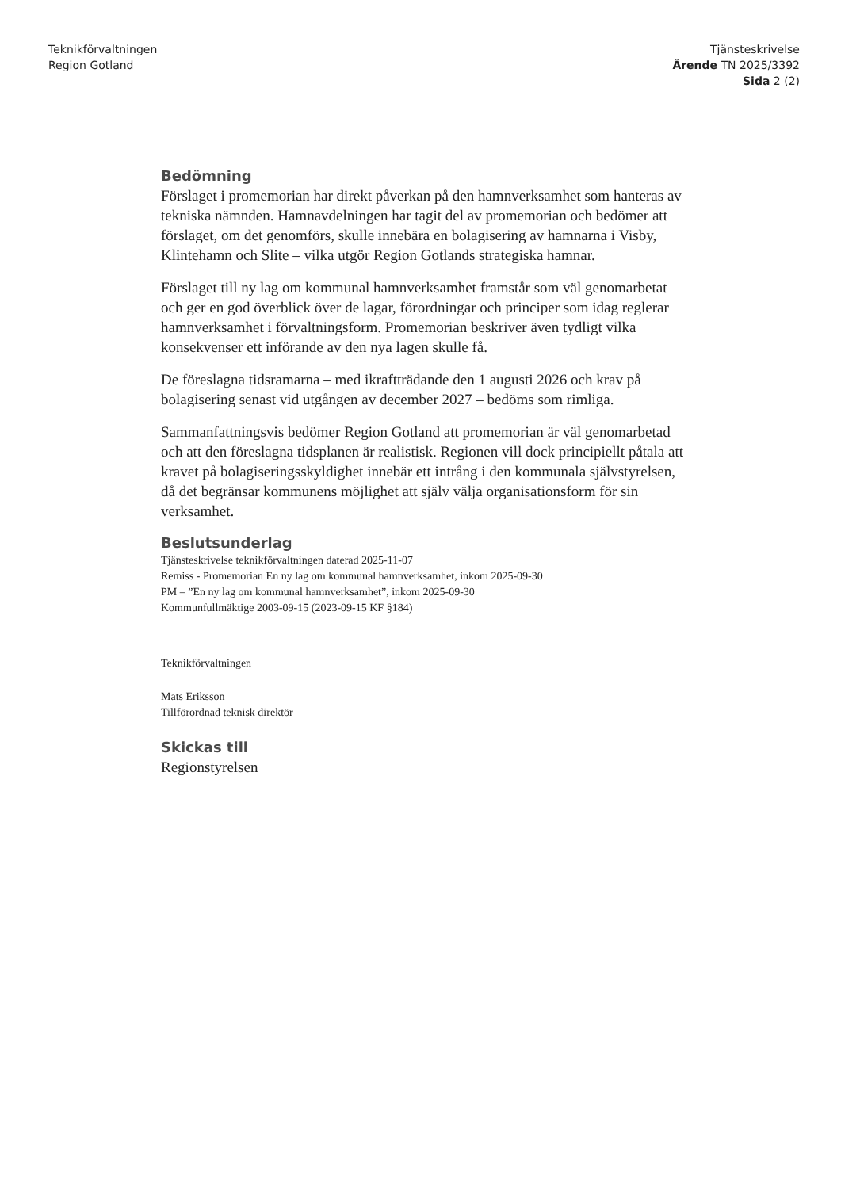Teknikförvaltningen
Region Gotland
Tjänsteskrivelse
Ärende TN 2025/3392
Sida 2 (2)
Bedömning
Förslaget i promemorian har direkt påverkan på den hamnverksamhet som hanteras av tekniska nämnden. Hamnavdelningen har tagit del av promemorian och bedömer att förslaget, om det genomförs, skulle innebära en bolagisering av hamnarna i Visby, Klintehamn och Slite – vilka utgör Region Gotlands strategiska hamnar.
Förslaget till ny lag om kommunal hamnverksamhet framstår som väl genomarbetat och ger en god överblick över de lagar, förordningar och principer som idag reglerar hamnverksamhet i förvaltningsform. Promemorian beskriver även tydligt vilka konsekvenser ett införande av den nya lagen skulle få.
De föreslagna tidsramarna – med ikraftträdande den 1 augusti 2026 och krav på bolagisering senast vid utgången av december 2027 – bedöms som rimliga.
Sammanfattningsvis bedömer Region Gotland att promemorian är väl genomarbetad och att den föreslagna tidsplanen är realistisk. Regionen vill dock principiellt påtala att kravet på bolagiseringsskyldighet innebär ett intrång i den kommunala självstyrelsen, då det begränsar kommunens möjlighet att själv välja organisationsform för sin verksamhet.
Beslutsunderlag
Tjänsteskrivelse teknikförvaltningen daterad 2025-11-07
Remiss - Promemorian En ny lag om kommunal hamnverksamhet, inkom 2025-09-30
PM – ”En ny lag om kommunal hamnverksamhet”, inkom 2025-09-30
Kommunfullmäktige 2003-09-15 (2023-09-15 KF §184)
Teknikförvaltningen
Mats Eriksson
Tillförordnad teknisk direktör
Skickas till
Regionstyrelsen